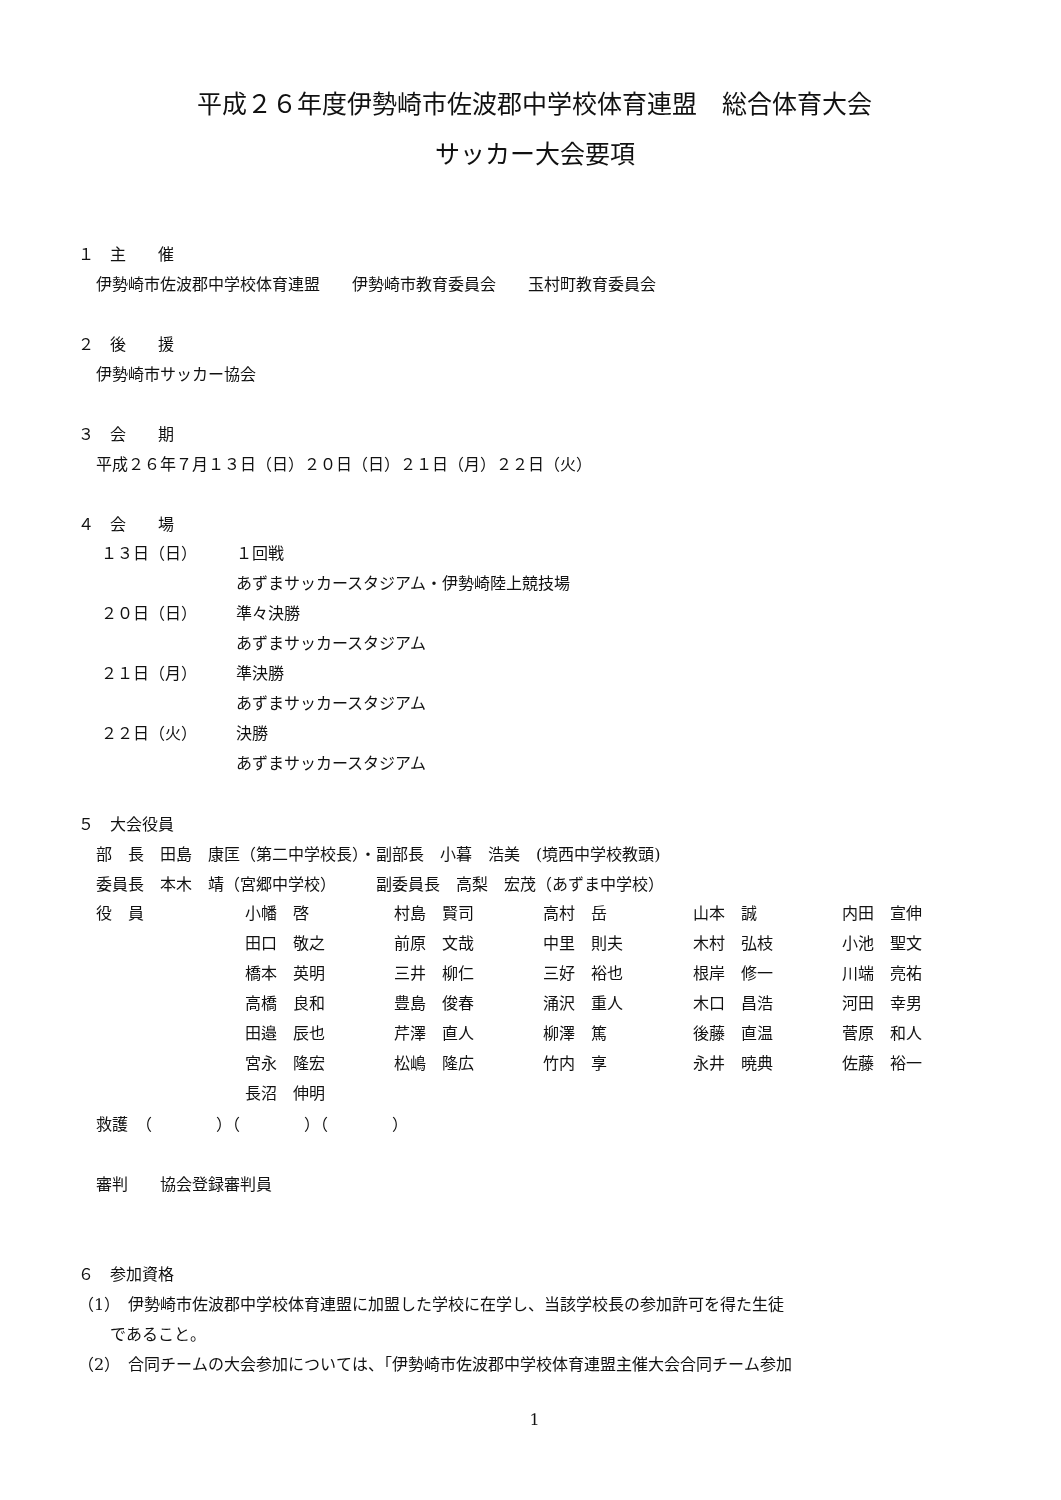平成２６年度伊勢崎市佐波郡中学校体育連盟　総合体育大会
サッカー大会要項
１　主　　催
伊勢崎市佐波郡中学校体育連盟　　伊勢崎市教育委員会　　玉村町教育委員会
２　後　　援
伊勢崎市サッカー協会
３　会　　期
平成２６年７月１３日（日）２０日（日）２１日（月）２２日（火）
４　会　　場
| １３日（日） | １回戦 |
| | あずまサッカースタジアム・伊勢崎陸上競技場 |
| ２０日（日） | 準々決勝 |
| | あずまサッカースタジアム |
| ２１日（月） | 準決勝 |
| | あずまサッカースタジアム |
| ２２日（火） | 決勝 |
| | あずまサッカースタジアム |
５　大会役員
部　長　田島　康匡（第二中学校長）・副部長　小暮　浩美　(境西中学校教頭)
委員長　本木　靖（宮郷中学校）　　　副委員長　高梨　宏茂（あずま中学校）
| 役 員 | 小幡 啓 | 村島 賢司 | 高村 岳 | 山本 誠 | 内田 宣伸 |
| | 田口 敬之 | 前原 文哉 | 中里 則夫 | 木村 弘枝 | 小池 聖文 |
| | 橋本 英明 | 三井 柳仁 | 三好 裕也 | 根岸 修一 | 川端 亮祐 |
| | 高橋 良和 | 豊島 俊春 | 涌沢 重人 | 木口 昌浩 | 河田 幸男 |
| | 田邉 辰也 | 芹澤 直人 | 柳澤 篤 | 後藤 直温 | 菅原 和人 |
| | 宮永 隆宏 | 松嶋 隆広 | 竹内 享 | 永井 暁典 | 佐藤 裕一 |
| | 長沼 伸明 | | | | |
救護　（　　　　）（　　　　）（　　　　）
審判　　協会登録審判員
６　参加資格
（1）　伊勢崎市佐波郡中学校体育連盟に加盟した学校に在学し、当該学校長の参加許可を得た生徒
　　であること。
（2）　合同チームの大会参加については、「伊勢崎市佐波郡中学校体育連盟主催大会合同チーム参加
1